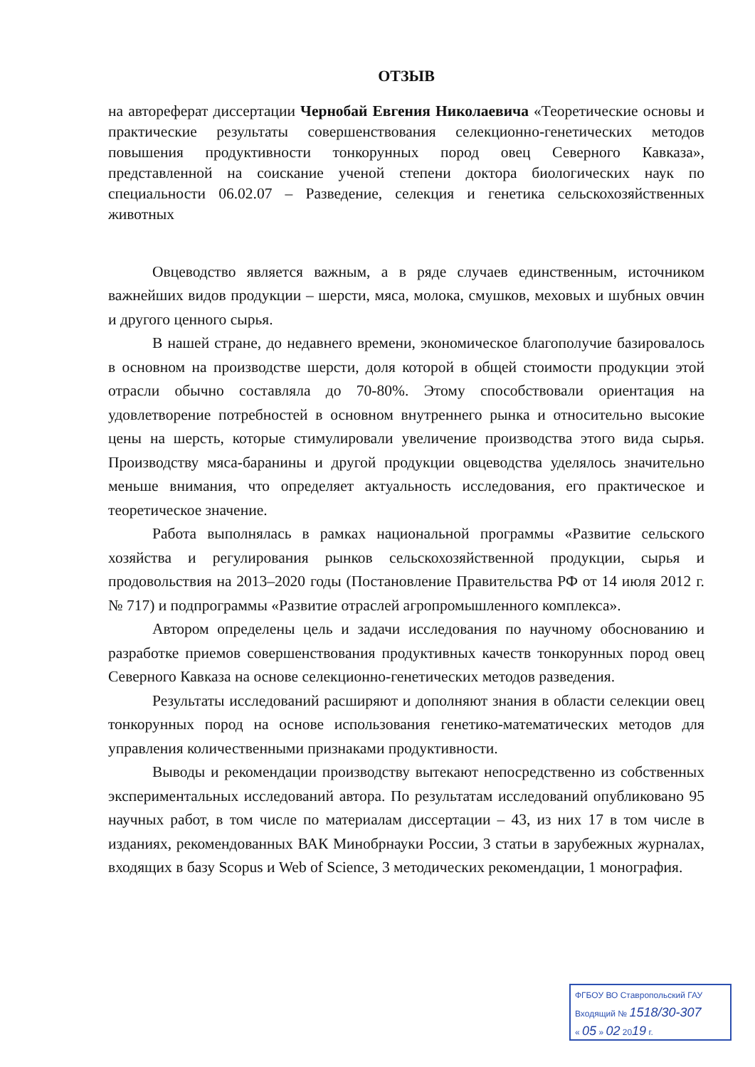ОТЗЫВ
на автореферат диссертации Чернобай Евгения Николаевича «Теоретические основы и практические результаты совершенствования селекционно-генетических методов повышения продуктивности тонкорунных пород овец Северного Кавказа», представленной на соискание ученой степени доктора биологических наук по специальности 06.02.07 – Разведение, селекция и генетика сельскохозяйственных животных
Овцеводство является важным, а в ряде случаев единственным, источником важнейших видов продукции – шерсти, мяса, молока, смушков, меховых и шубных овчин и другого ценного сырья.
В нашей стране, до недавнего времени, экономическое благополучие базировалось в основном на производстве шерсти, доля которой в общей стоимости продукции этой отрасли обычно составляла до 70-80%. Этому способствовали ориентация на удовлетворение потребностей в основном внутреннего рынка и относительно высокие цены на шерсть, которые стимулировали увеличение производства этого вида сырья. Производству мяса-баранины и другой продукции овцеводства уделялось значительно меньше внимания, что определяет актуальность исследования, его практическое и теоретическое значение.
Работа выполнялась в рамках национальной программы «Развитие сельского хозяйства и регулирования рынков сельскохозяйственной продукции, сырья и продовольствия на 2013–2020 годы (Постановление Правительства РФ от 14 июля 2012 г. № 717) и подпрограммы «Развитие отраслей агропромышленного комплекса».
Автором определены цель и задачи исследования по научному обоснованию и разработке приемов совершенствования продуктивных качеств тонкорунных пород овец Северного Кавказа на основе селекционно-генетических методов разведения.
Результаты исследований расширяют и дополняют знания в области селекции овец тонкорунных пород на основе использования генетико-математических методов для управления количественными признаками продуктивности.
Выводы и рекомендации производству вытекают непосредственно из собственных экспериментальных исследований автора. По результатам исследований опубликовано 95 научных работ, в том числе по материалам диссертации – 43, из них 17 в том числе в изданиях, рекомендованных ВАК Минобрнауки России, 3 статьи в зарубежных журналах, входящих в базу Scopus и Web of Science, 3 методических рекомендации, 1 монография.
ФГБОУ ВО Ставропольский ГАУ
Входящий № 1518/30-307
« 05 » 02 2019 г.